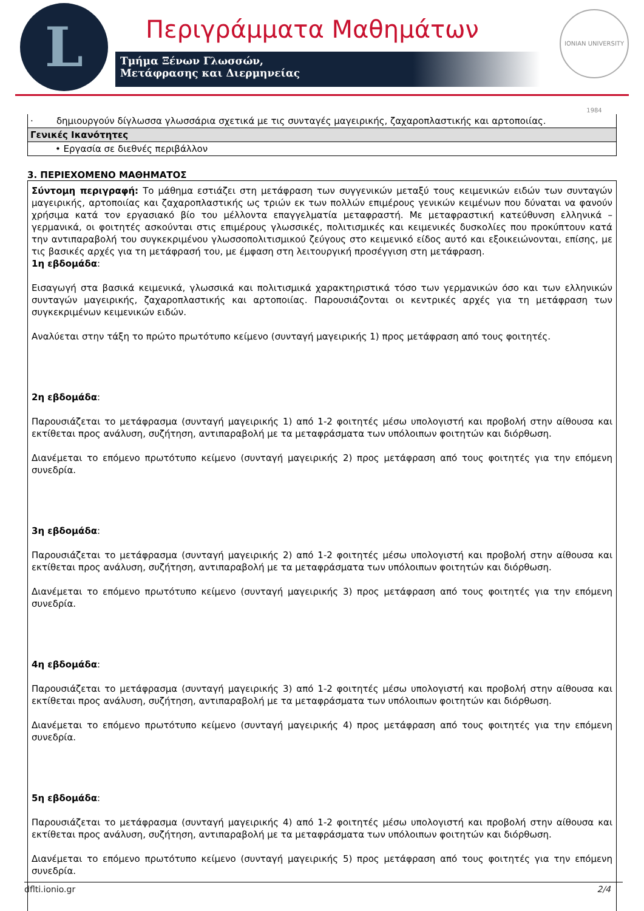L Περιγράμματα Μαθημάτων
Τμήμα Ξένων Γλωσσών,
Μετάφρασης και Διερμηνείας
IONIAN UNIVERSITY 1984
| · δημιουργούν δίγλωσσα γλωσσάρια σχετικά με τις συνταγές μαγειρικής, ζαχαροπλαστικής και αρτοποιίας. |
| Γενικές Ικανότητες |
| • Εργασία σε διεθνές περιβάλλον |
3. ΠΕΡΙΕΧΟΜΕΝΟ ΜΑΘΗΜΑΤΟΣ
Σύντομη περιγραφή: Το μάθημα εστιάζει στη μετάφραση των συγγενικών μεταξύ τους κειμενικών ειδών των συνταγών μαγειρικής, αρτοποιίας και ζαχαροπλαστικής ως τριών εκ των πολλών επιμέρους γενικών κειμένων που δύναται να φανούν χρήσιμα κατά τον εργασιακό βίο του μέλλοντα επαγγελματία μεταφραστή. Με μεταφραστική κατεύθυνση ελληνικά – γερμανικά, οι φοιτητές ασκούνται στις επιμέρους γλωσσικές, πολιτισμικές και κειμενικές δυσκολίες που προκύπτουν κατά την αντιπαραβολή του συγκεκριμένου γλωσσοπολιτισμικού ζεύγους στο κειμενικό είδος αυτό και εξοικειώνονται, επίσης, με τις βασικές αρχές για τη μετάφρασή του, με έμφαση στη λειτουργική προσέγγιση στη μετάφραση.
1η εβδομάδα:
Εισαγωγή στα βασικά κειμενικά, γλωσσικά και πολιτισμικά χαρακτηριστικά τόσο των γερμανικών όσο και των ελληνικών συνταγών μαγειρικής, ζαχαροπλαστικής και αρτοποιίας. Παρουσιάζονται οι κεντρικές αρχές για τη μετάφραση των συγκεκριμένων κειμενικών ειδών.
Αναλύεται στην τάξη το πρώτο πρωτότυπο κείμενο (συνταγή μαγειρικής 1) προς μετάφραση από τους φοιτητές.
2η εβδομάδα:
Παρουσιάζεται το μετάφρασμα (συνταγή μαγειρικής 1) από 1-2 φοιτητές μέσω υπολογιστή και προβολή στην αίθουσα και εκτίθεται προς ανάλυση, συζήτηση, αντιπαραβολή με τα μεταφράσματα των υπόλοιπων φοιτητών και διόρθωση.
Διανέμεται το επόμενο πρωτότυπο κείμενο (συνταγή μαγειρικής 2) προς μετάφραση από τους φοιτητές για την επόμενη συνεδρία.
3η εβδομάδα:
Παρουσιάζεται το μετάφρασμα (συνταγή μαγειρικής 2) από 1-2 φοιτητές μέσω υπολογιστή και προβολή στην αίθουσα και εκτίθεται προς ανάλυση, συζήτηση, αντιπαραβολή με τα μεταφράσματα των υπόλοιπων φοιτητών και διόρθωση.
Διανέμεται το επόμενο πρωτότυπο κείμενο (συνταγή μαγειρικής 3) προς μετάφραση από τους φοιτητές για την επόμενη συνεδρία.
4η εβδομάδα:
Παρουσιάζεται το μετάφρασμα (συνταγή μαγειρικής 3) από 1-2 φοιτητές μέσω υπολογιστή και προβολή στην αίθουσα και εκτίθεται προς ανάλυση, συζήτηση, αντιπαραβολή με τα μεταφράσματα των υπόλοιπων φοιτητών και διόρθωση.
Διανέμεται το επόμενο πρωτότυπο κείμενο (συνταγή μαγειρικής 4) προς μετάφραση από τους φοιτητές για την επόμενη συνεδρία.
5η εβδομάδα:
Παρουσιάζεται το μετάφρασμα (συνταγή μαγειρικής 4) από 1-2 φοιτητές μέσω υπολογιστή και προβολή στην αίθουσα και εκτίθεται προς ανάλυση, συζήτηση, αντιπαραβολή με τα μεταφράσματα των υπόλοιπων φοιτητών και διόρθωση.
Διανέμεται το επόμενο πρωτότυπο κείμενο (συνταγή μαγειρικής 5) προς μετάφραση από τους φοιτητές για την επόμενη συνεδρία.
dflti.ionio.gr 2/4